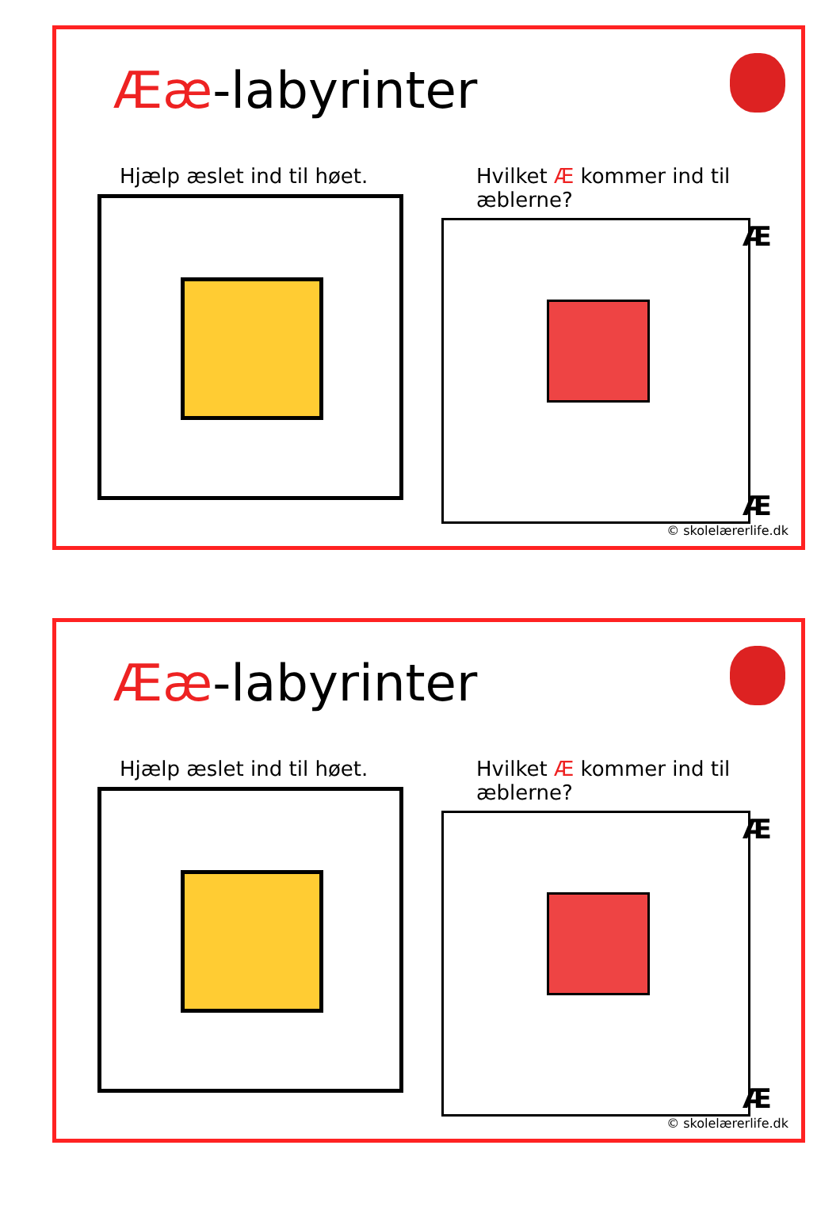Ææ-labyrinter
Hjælp æslet ind til høet. Hvilket Æ kommer ind til æblerne?
Æ
Æ
© skolelærerlife.dk
Ææ-labyrinter
Hjælp æslet ind til høet. Hvilket Æ kommer ind til æblerne?
Æ
Æ
© skolelærerlife.dk